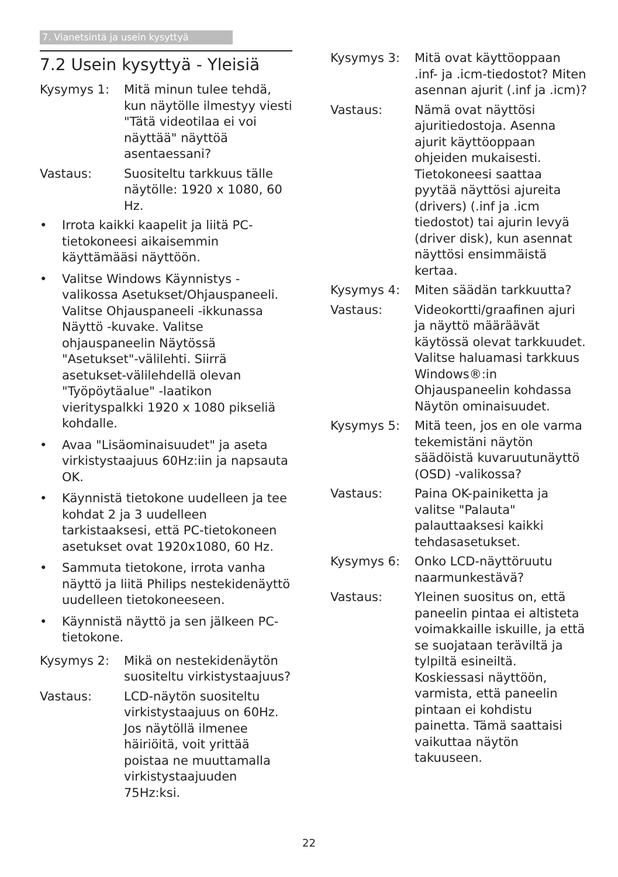7. Vianetsintä ja usein kysyttyä
7.2 Usein kysyttyä - Yleisiä
Kysymys 1: Mitä minun tulee tehdä, kun näytölle ilmestyy viesti "Tätä videotilaa ei voi näyttää" näyttöä asentaessani?
Vastaus: Suositeltu tarkkuus tälle näytölle: 1920 x 1080, 60 Hz.
• Irrota kaikki kaapelit ja liitä PC-tietokoneesi aikaisemmin käyttämääsi näyttöön.
• Valitse Windows Käynnistys -valikossa Asetukset/Ohjauspaneeli. Valitse Ohjauspaneeli -ikkunassa Näyttö -kuvake. Valitse ohjauspaneelin Näytössä "Asetukset"-välilehti. Siirrä asetukset-välilehdellä olevan "Työpöytäalue" -laatikon vierityspalkki 1920 x 1080 pikseliä kohdalle.
• Avaa "Lisäominaisuudet" ja aseta virkistystaajuus 60Hz:iin ja napsauta OK.
• Käynnistä tietokone uudelleen ja tee kohdat 2 ja 3 uudelleen tarkistaaksesi, että PC-tietokoneen asetukset ovat 1920x1080, 60 Hz.
• Sammuta tietokone, irrota vanha näyttö ja liitä Philips nestekidenäyttö uudelleen tietokoneeseen.
• Käynnistä näyttö ja sen jälkeen PC-tietokone.
Kysymys 2: Mikä on nestekidenäytön suositeltu virkistystaajuus?
Vastaus: LCD-näytön suositeltu virkistystaajuus on 60Hz. Jos näytöllä ilmenee häiriöitä, voit yrittää poistaa ne muuttamalla virkistystaajuuden 75Hz:ksi.
Kysymys 3: Mitä ovat käyttöoppaan .inf- ja .icm-tiedostot? Miten asennan ajurit (.inf ja .icm)?
Vastaus: Nämä ovat näyttösi ajuritiedostoja. Asenna ajurit käyttöoppaan ohjeiden mukaisesti. Tietokoneesi saattaa pyytää näyttösi ajureita (drivers) (.inf ja .icm tiedostot) tai ajurin levyä (driver disk), kun asennat näyttösi ensimmäistä kertaa.
Kysymys 4: Miten säädän tarkkuutta?
Vastaus: Videokortti/graafinen ajuri ja näyttö määräävät käytössä olevat tarkkuudet. Valitse haluamasi tarkkuus Windows®:in Ohjauspaneelin kohdassa Näytön ominaisuudet.
Kysymys 5: Mitä teen, jos en ole varma tekemistäni näytön säädöistä kuvaruutunäyttö (OSD) -valikossa?
Vastaus: Paina OK-painiketta ja valitse "Palauta" palauttaaksesi kaikki tehdasasetukset.
Kysymys 6: Onko LCD-näyttöruutu naarmunkestävä?
Vastaus: Yleinen suositus on, että paneelin pintaa ei altisteta voimakkaille iskuille, ja että se suojataan teräviltä ja tylpiltä esineiltä. Koskiessasi näyttöön, varmista, että paneelin pintaan ei kohdistu painetta. Tämä saattaisi vaikuttaa näytön takuuseen.
22